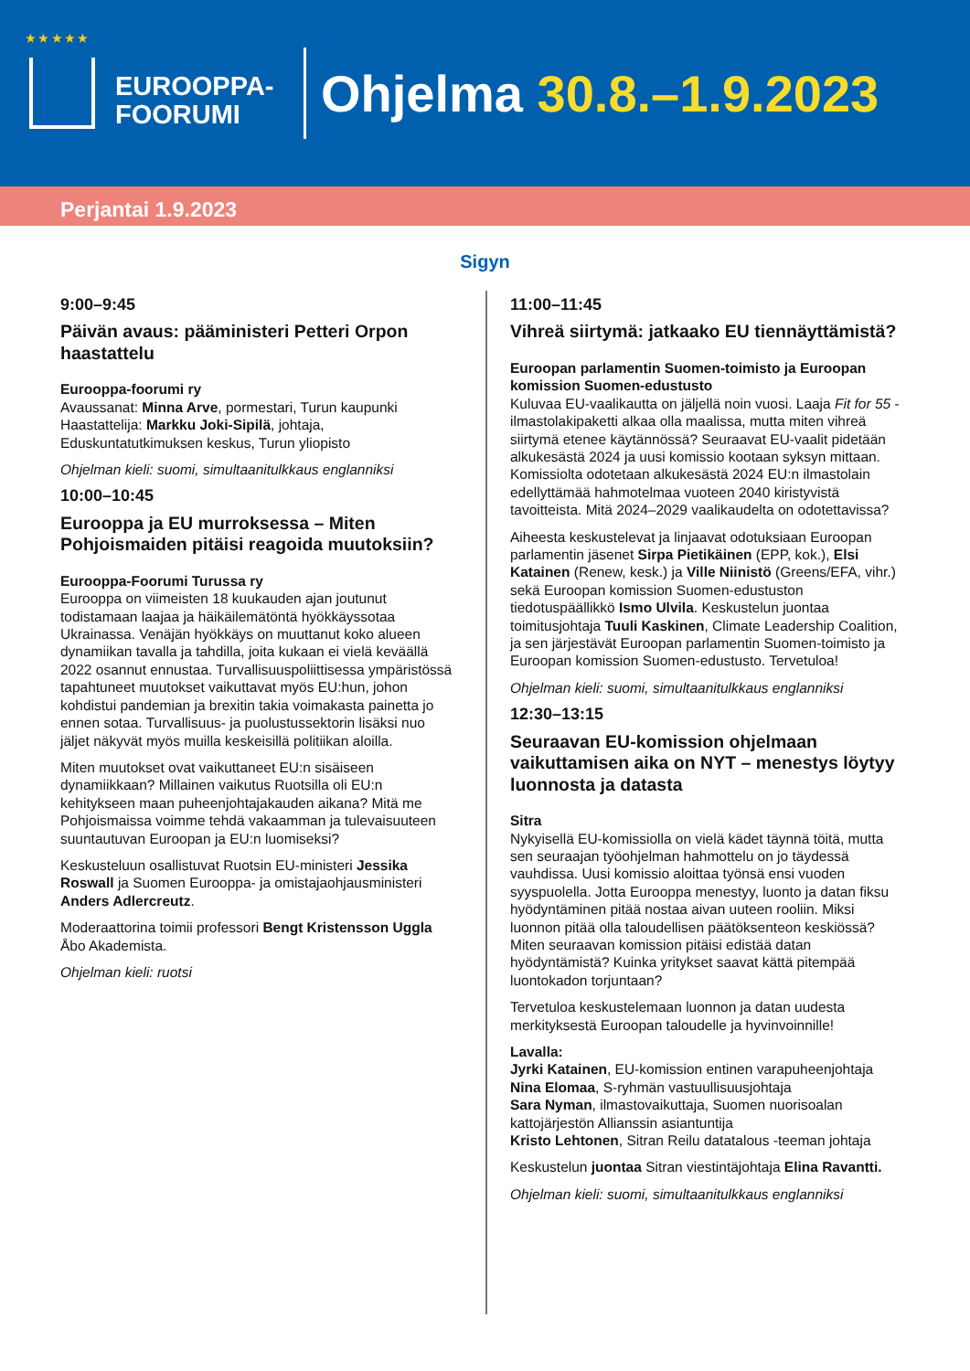★ ★ ★ ★ ★
EUROOPPA-
FOORUMI
Ohjelma 30.8.–1.9.2023
Perjantai 1.9.2023
Sigyn
9:00–9:45
Päivän avaus: pääministeri Petteri Orpon haastattelu
Eurooppa-foorumi ry
Avaussanat: Minna Arve, pormestari, Turun kaupunki
Haastattelija: Markku Joki-Sipilä, johtaja, Eduskuntatutkimuksen keskus, Turun yliopisto
Ohjelman kieli: suomi, simultaanitulkkaus englanniksi
10:00–10:45
Eurooppa ja EU murroksessa – Miten Pohjoismaiden pitäisi reagoida muutoksiin?
Eurooppa-Foorumi Turussa ry
Eurooppa on viimeisten 18 kuukauden ajan joutunut todistamaan laajaa ja häikäilemätöntä hyökkäyssotaa Ukrainassa. Venäjän hyökkäys on muuttanut koko alueen dynamiikan tavalla ja tahdilla, joita kukaan ei vielä keväällä 2022 osannut ennustaa. Turvallisuuspoliittisessa ympäristössä tapahtuneet muutokset vaikuttavat myös EU:hun, johon kohdistui pandemian ja brexitin takia voimakasta painetta jo ennen sotaa. Turvallisuus- ja puolustussektorin lisäksi nuo jäljet näkyvät myös muilla keskeisillä politiikan aloilla.
Miten muutokset ovat vaikuttaneet EU:n sisäiseen dynamiikkaan? Millainen vaikutus Ruotsilla oli EU:n kehitykseen maan puheenjohtajakauden aikana? Mitä me Pohjoismaissa voimme tehdä vakaamman ja tulevaisuuteen suuntautuvan Euroopan ja EU:n luomiseksi?
Keskusteluun osallistuvat Ruotsin EU-ministeri Jessika Roswall ja Suomen Eurooppa- ja omistajaohjausministeri Anders Adlercreutz.
Moderaattorina toimii professori Bengt Kristensson Uggla Åbo Akademista.
Ohjelman kieli: ruotsi
11:00–11:45
Vihreä siirtymä: jatkaako EU tiennäyttämistä?
Euroopan parlamentin Suomen-toimisto ja Euroopan komission Suomen-edustusto
Kuluvaa EU-vaalikautta on jäljellä noin vuosi. Laaja Fit for 55 -ilmastolakipaketti alkaa olla maalissa, mutta miten vihreä siirtymä etenee käytännössä? Seuraavat EU-vaalit pidetään alkukesästä 2024 ja uusi komissio kootaan syksyn mittaan. Komissiolta odotetaan alkukesästä 2024 EU:n ilmastolain edellyttämää hahmotelmaa vuoteen 2040 kiristyvistä tavoitteista. Mitä 2024–2029 vaalikaudelta on odotettavissa?
Aiheesta keskustelevat ja linjaavat odotuksiaan Euroopan parlamentin jäsenet Sirpa Pietikäinen (EPP, kok.), Elsi Katainen (Renew, kesk.) ja Ville Niinistö (Greens/EFA, vihr.) sekä Euroopan komission Suomen-edustuston tiedotuspäällikkö Ismo Ulvila. Keskustelun juontaa toimitusjohtaja Tuuli Kaskinen, Climate Leadership Coalition, ja sen järjestävät Euroopan parlamentin Suomen-toimisto ja Euroopan komission Suomen-edustusto. Tervetuloa!
Ohjelman kieli: suomi, simultaanitulkkaus englanniksi
12:30–13:15
Seuraavan EU-komission ohjelmaan vaikuttamisen aika on NYT – menestys löytyy luonnosta ja datasta
Sitra
Nykyisellä EU-komissiolla on vielä kädet täynnä töitä, mutta sen seuraajan työohjelman hahmottelu on jo täydessä vauhdissa. Uusi komissio aloittaa työnsä ensi vuoden syyspuolella. Jotta Eurooppa menestyy, luonto ja datan fiksu hyödyntäminen pitää nostaa aivan uuteen rooliin. Miksi luonnon pitää olla taloudellisen päätöksenteon keskiössä? Miten seuraavan komission pitäisi edistää datan hyödyntämistä? Kuinka yritykset saavat kättä pitempää luontokadon torjuntaan?
Tervetuloa keskustelemaan luonnon ja datan uudesta merkityksestä Euroopan taloudelle ja hyvinvoinnille!
Lavalla:
Jyrki Katainen, EU-komission entinen varapuheenjohtaja
Nina Elomaa, S-ryhmän vastuullisuusjohtaja
Sara Nyman, ilmastovaikuttaja, Suomen nuorisoalan kattojärjestön Allianssin asiantuntija
Kristo Lehtonen, Sitran Reilu datatalous -teeman johtaja
Keskustelun juontaa Sitran viestintäjohtaja Elina Ravantti.
Ohjelman kieli: suomi, simultaanitulkkaus englanniksi